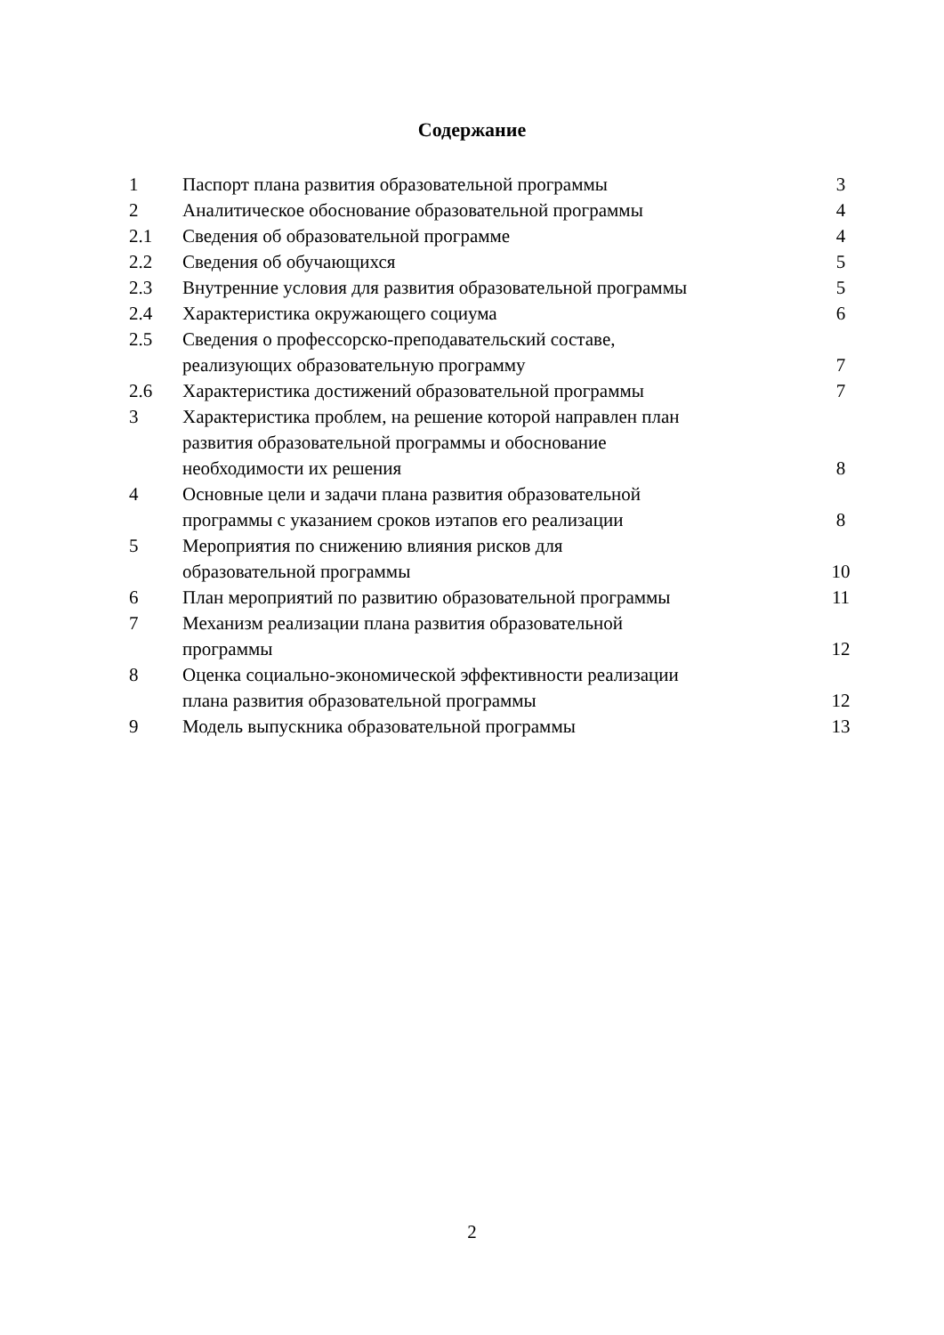Содержание
| 1 | Паспорт плана развития образовательной программы | 3 |
| 2 | Аналитическое обоснование образовательной программы | 4 |
| 2.1 | Сведения об образовательной программе | 4 |
| 2.2 | Сведения об обучающихся | 5 |
| 2.3 | Внутренние условия для развития образовательной программы | 5 |
| 2.4 | Характеристика окружающего социума | 6 |
| 2.5 | Сведения о профессорско-преподавательский составе, реализующих образовательную программу | 7 |
| 2.6 | Характеристика достижений образовательной программы | 7 |
| 3 | Характеристика проблем, на решение которой направлен план развития образовательной программы и обоснование необходимости их решения | 8 |
| 4 | Основные цели и задачи плана развития образовательной программы с указанием сроков иэтапов его реализации | 8 |
| 5 | Мероприятия по снижению влияния рисков для образовательной программы | 10 |
| 6 | План мероприятий по развитию образовательной программы | 11 |
| 7 | Механизм реализации плана развития образовательной программы | 12 |
| 8 | Оценка социально-экономической эффективности реализации плана развития образовательной программы | 12 |
| 9 | Модель выпускника образовательной программы | 13 |
2